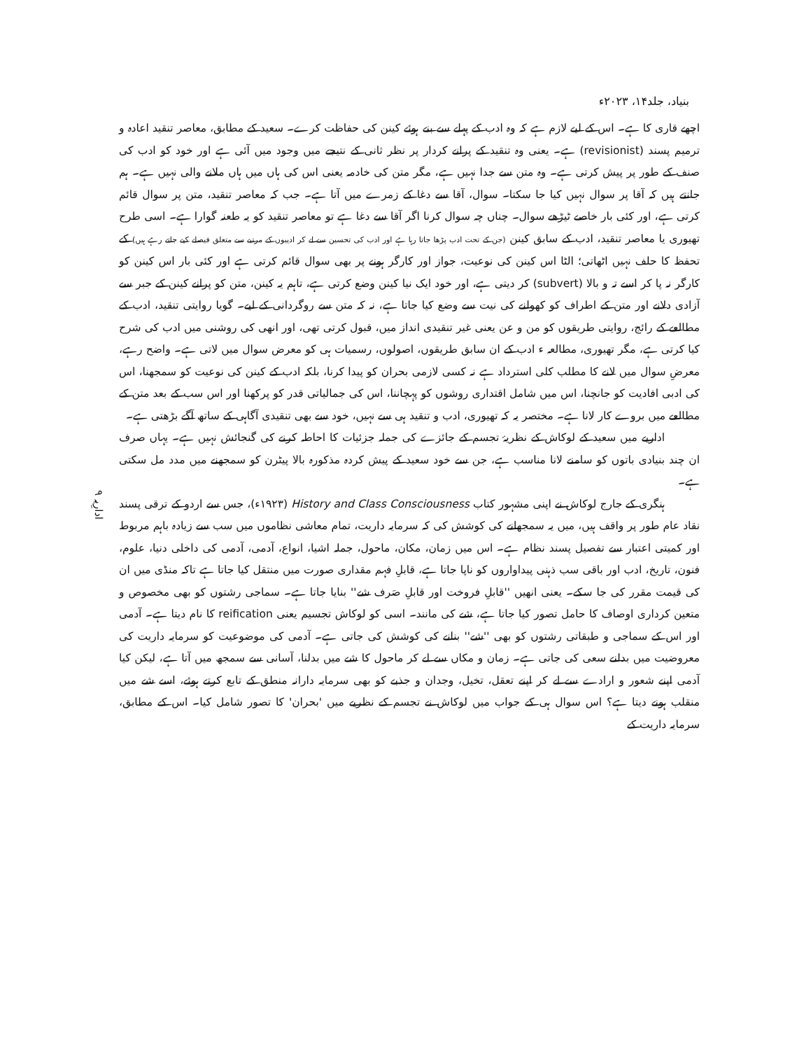بنیاد، جلد۱۴، ۲۰۲۳ء
ادارِیہ ۹
اچھے قاری کا ہے۔ اس کے لیے لازم ہے کہ وہ ادب کے پہلے سے بنے ہوئے کینن کی حفاظت کرے۔ سعید کے مطابق، معاصر تنقید اعادہ و ترمیم پسند (revisionist) ہے۔ یعنی وہ تنقید کے پرانے کردار پر نظر ثانی کے نتیجے میں وجود میں آئی ہے اور خود کو ادب کی صنف کے طور پر پیش کرتی ہے۔ وہ متن سے جدا نہیں ہے، مگر متن کی خادمہ یعنی اس کی ہاں میں ہاں ملانے والی نہیں ہے۔ ہم جانتے ہیں کہ آقا پر سوال نہیں کیا جا سکتا۔ سوال، آقا سے دغا کے زمرے میں آتا ہے۔ جب کہ معاصر تنقید، متن پر سوال قائم کرتی ہے، اور کئی بار خاصے ٹیڑھے سوال۔ چناں چہ سوال کرنا اگر آقا سے دغا ہے تو معاصر تنقید کو یہ طعنہ گوارا ہے۔ اسی طرح تھیوری یا معاصر تنقید، ادب کے سابق کینن (جن کے تحت ادب پڑھا جاتا رہا ہے اور ادب کی تحسین سے لے کر ادیبوں کے مرتبے سے متعلق فیصلے کیے جاتے رہے ہیں) کے تحفظ کا حلف نہیں اٹھاتی؛ الٹا اس کینن کی نوعیت، جواز اور کارگر ہونے پر بھی سوال قائم کرتی ہے اور کئی بار اس کینن کو کارگر نہ پا کر اسے تہ و بالا (subvert) کر دیتی ہے، اور خود ایک نیا کینن وضع کرتی ہے، تاہم یہ کینن، متن کو پرانے کینن کے جبر سے آزادی دلانے اور متن کے اطراف کو کھولنے کی نیت سے وضع کیا جاتا ہے، نہ کہ متن سے روگردانی کے لیے۔ گویا روایتی تنقید، ادب کے مطالعے کے رائج، روایتی طریقوں کو من و عن یعنی غیر تنقیدی انداز میں، قبول کرتی تھی، اور انھی کی روشنی میں ادب کی شرح کیا کرتی ہے، مگر تھیوری، مطالعہ ء ادب کے ان سابق طریقوں، اصولوں، رسمیات ہی کو معرض سوال میں لاتی ہے۔ واضح رہے، معرضِ سوال میں لانے کا مطلب کلی استرداد ہے نہ کسی لازمی بحران کو پیدا کرنا، بلکہ ادب کے کینن کی نوعیت کو سمجھنا، اس کی ادبی افادیت کو جانچنا، اس میں شامل اقتداری روشوں کو پہچاننا، اس کی جمالیاتی قدر کو پرکھنا اور اس سب کے بعد متن کے مطالعے میں بروے کار لانا ہے۔ مختصر یہ کہ تھیوری، ادب و تنقید ہی سے نہیں، خود سے بھی تنقیدی آگاہی کے ساتھ آگے بڑھتی ہے۔
اداریے میں سعید کے لوکاش کے نظریۂ تجسم کے جائزے کی جملہ جزئیات کا احاطہ کرنے کی گنجائش نہیں ہے۔ یہاں صرف ان چند بنیادی باتوں کو سامنے لانا مناسب ہے، جن سے خود سعید کے پیش کردہ مذکورہ بالا پیٹرن کو سمجھنے میں مدد مل سکتی ہے۔
ہنگری کے جارج لوکاش نے اپنی مشہور کتاب History and Class Consciousness (۱۹۲۳ء)، جس سے اردو کے ترقی پسند نقاد عام طور پر واقف ہیں، میں یہ سمجھانے کی کوشش کی کہ سرمایہ داریت، تمام معاشی نظاموں میں سب سے زیادہ باہم مربوط اور کمیتی اعتبار سے تفصیل پسند نظام ہے۔ اس میں زمان، مکان، ماحول، جملہ اشیا، انواع، آدمی، آدمی کی داخلی دنیا، علوم، فنون، تاریخ، ادب اور باقی سب ذہنی پیداواروں کو ناپا جاتا ہے، قابلِ فہم مقداری صورت میں منتقل کیا جاتا ہے تاکہ منڈی میں ان کی قیمت مقرر کی جا سکے۔ یعنی انھیں ''قابلِ فروخت اور قابلِ صَرف شے'' بنایا جاتا ہے۔ سماجی رشتوں کو بھی مخصوص و متعین کرداری اوصاف کا حامل تصور کیا جاتا ہے، شے کی مانند۔ اسی کو لوکاش تجسیم یعنی reification کا نام دیتا ہے۔ آدمی اور اس کے سماجی و طبقاتی رشتوں کو بھی ''شے'' بنانے کی کوشش کی جاتی ہے۔ آدمی کی موضوعیت کو سرمایہ داریت کی معروضیت میں بدلنے سعی کی جاتی ہے۔ زمان و مکاں سے لے کر ماحول کا شے میں بدلنا، آسانی سے سمجھ میں آتا ہے، لیکن کیا آدمی اپنے شعور و ارادے سے لے کر اپنے تعقل، تخیل، وجدان و جذبے کو بھی سرمایہ دارانہ منطق کے تابع کرتے ہوئے، اسے شے میں منقلب ہونے دیتا ہے؟ اس سوال ہی کے جواب میں لوکاش نے تجسم کے نظریے میں 'بحران' کا تصور شامل کیا۔ اس کے مطابق، سرمایہ داریت کے